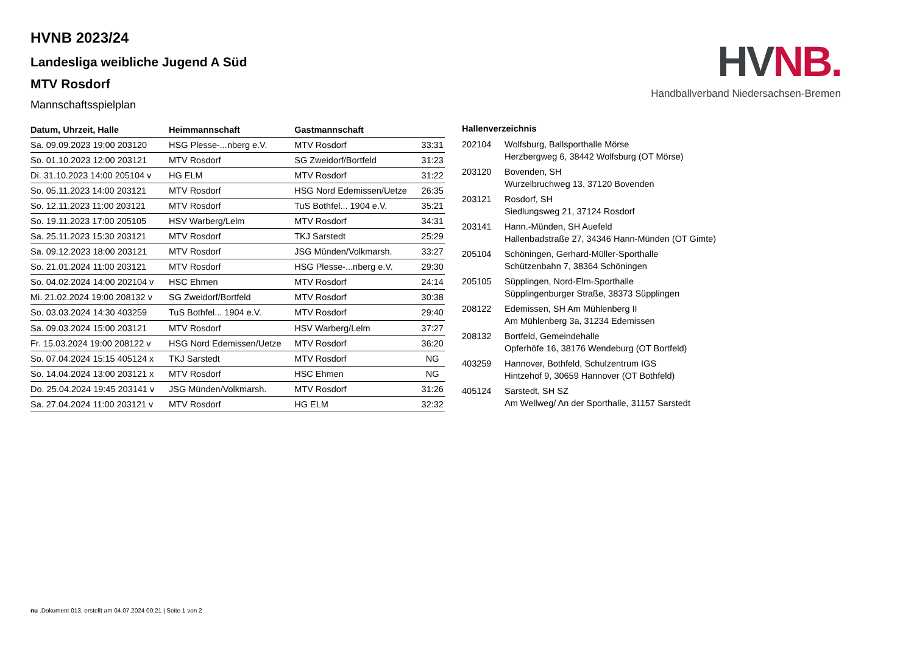HVNB 2023/24
Landesliga weibliche Jugend A Süd
MTV Rosdorf
Mannschaftsspielplan
HV NB.
Handballverband Niedersachsen-Bremen
| Datum, Uhrzeit, Halle | Heimmannschaft | Gastmannschaft | |
| --- | --- | --- | --- |
| Sa. 09.09.2023 19:00 203120 | HSG Plesse-...nberg e.V. | MTV Rosdorf | 33:31 |
| So. 01.10.2023 12:00 203121 | MTV Rosdorf | SG Zweidorf/Bortfeld | 31:23 |
| Di. 31.10.2023 14:00 205104 v | HG ELM | MTV Rosdorf | 31:22 |
| So. 05.11.2023 14:00 203121 | MTV Rosdorf | HSG Nord Edemissen/Uetze | 26:35 |
| So. 12.11.2023 11:00 203121 | MTV Rosdorf | TuS Bothfel... 1904 e.V. | 35:21 |
| So. 19.11.2023 17:00 205105 | HSV Warberg/Lelm | MTV Rosdorf | 34:31 |
| Sa. 25.11.2023 15:30 203121 | MTV Rosdorf | TKJ Sarstedt | 25:29 |
| Sa. 09.12.2023 18:00 203121 | MTV Rosdorf | JSG Münden/Volkmarsh. | 33:27 |
| So. 21.01.2024 11:00 203121 | MTV Rosdorf | HSG Plesse-...nberg e.V. | 29:30 |
| So. 04.02.2024 14:00 202104 v | HSC Ehmen | MTV Rosdorf | 24:14 |
| Mi. 21.02.2024 19:00 208132 v | SG Zweidorf/Bortfeld | MTV Rosdorf | 30:38 |
| So. 03.03.2024 14:30 403259 | TuS Bothfel... 1904 e.V. | MTV Rosdorf | 29:40 |
| Sa. 09.03.2024 15:00 203121 | MTV Rosdorf | HSV Warberg/Lelm | 37:27 |
| Fr. 15.03.2024 19:00 208122 v | HSG Nord Edemissen/Uetze | MTV Rosdorf | 36:20 |
| So. 07.04.2024 15:15 405124 x | TKJ Sarstedt | MTV Rosdorf | NG |
| So. 14.04.2024 13:00 203121 x | MTV Rosdorf | HSC Ehmen | NG |
| Do. 25.04.2024 19:45 203141 v | JSG Münden/Volkmarsh. | MTV Rosdorf | 31:26 |
| Sa. 27.04.2024 11:00 203121 v | MTV Rosdorf | HG ELM | 32:32 |
| Hallenverzeichnis | |
| --- | --- |
| 202104 | Wolfsburg, Ballsporthalle Mörse Herzbergweg 6, 38442 Wolfsburg (OT Mörse) |
| 203120 | Bovenden, SH Wurzelbruchweg 13, 37120 Bovenden |
| 203121 | Rosdorf, SH Siedlungsweg 21, 37124 Rosdorf |
| 203141 | Hann.-Münden, SH Auefeld Hallenbadstraße 27, 34346 Hann-Münden (OT Gimte) |
| 205104 | Schöningen, Gerhard-Müller-Sporthalle Schützenbahn 7, 38364 Schöningen |
| 205105 | Süpplingen, Nord-Elm-Sporthalle Süpplingenburger Straße, 38373 Süpplingen |
| 208122 | Edemissen, SH Am Mühlenberg II Am Mühlenberg 3a, 31234 Edemissen |
| 208132 | Bortfeld, Gemeindehalle Opferhöfe 16, 38176 Wendeburg (OT Bortfeld) |
| 403259 | Hannover, Bothfeld, Schulzentrum IGS Hintzehof 9, 30659 Hannover (OT Bothfeld) |
| 405124 | Sarstedt, SH SZ Am Wellweg/ An der Sporthalle, 31157 Sarstedt |
nu .Dokument 013, erstellt am 04.07.2024 00:21 | Seite 1 von 2